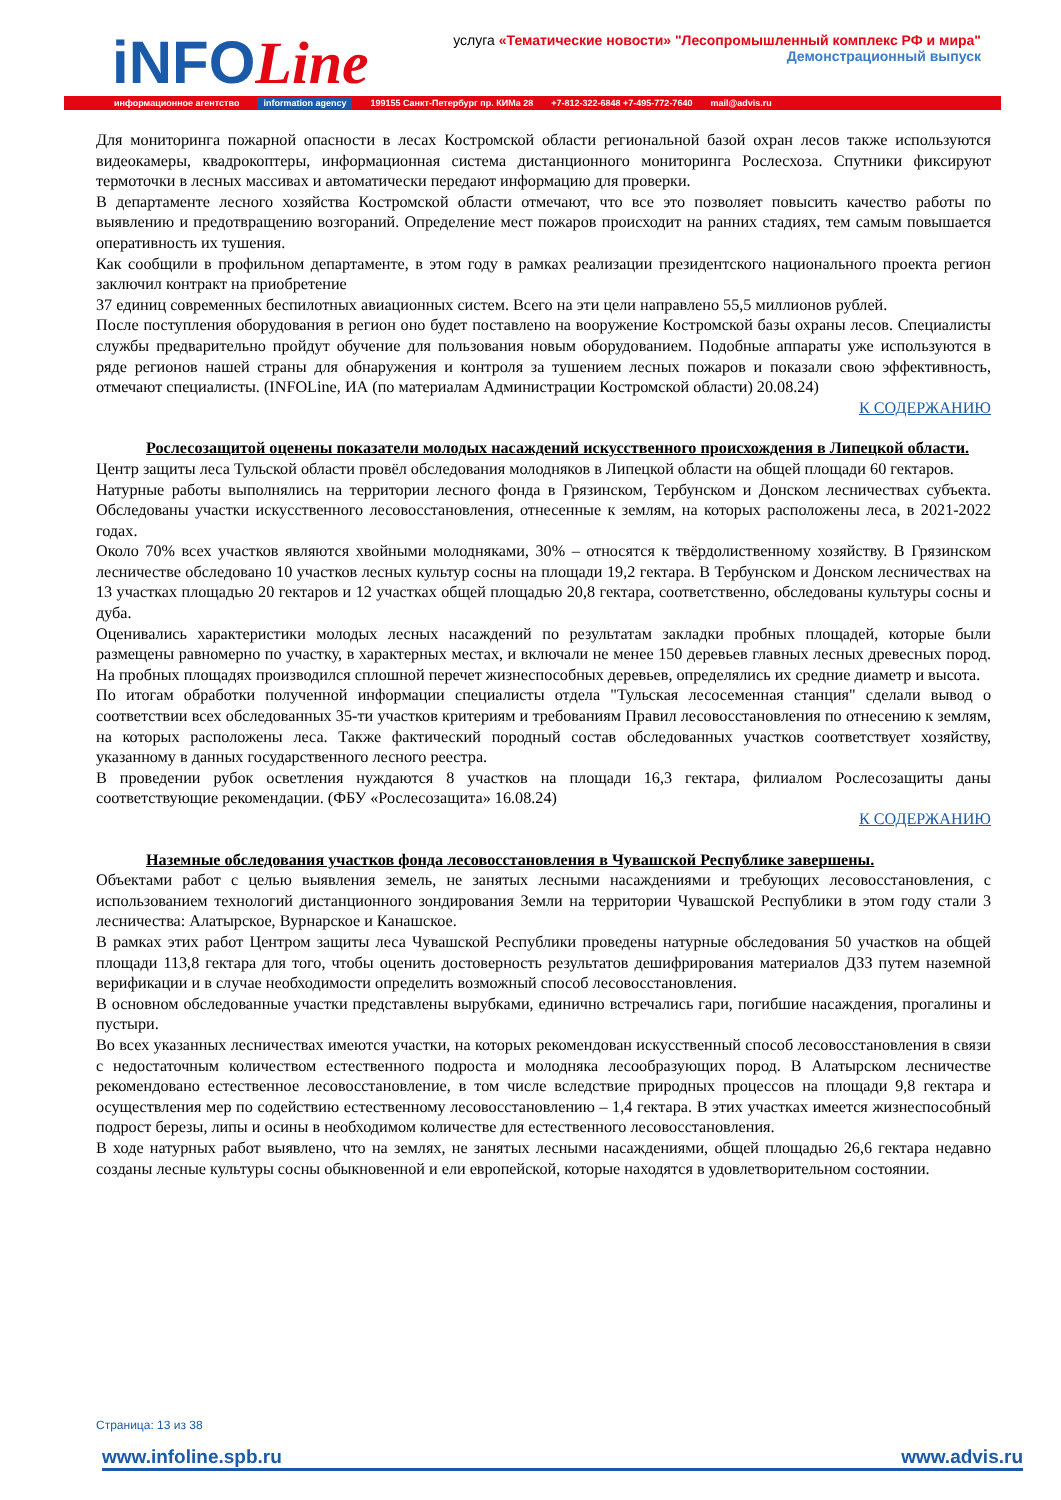iNFOLine
услуга «Тематические новости» "Лесопромышленный комплекс РФ и мира"
Демонстрационный выпуск
информационное агентство information agency 199155 Санкт-Петербург пр. КИМа 28 +7-812-322-6848 +7-495-772-7640 mail@advis.ru
Для мониторинга пожарной опасности в лесах Костромской области региональной базой охран лесов также используются видеокамеры, квадрокоптеры, информационная система дистанционного мониторинга Рослесхоза. Спутники фиксируют термоточки в лесных массивах и автоматически передают информацию для проверки.
В департаменте лесного хозяйства Костромской области отмечают, что все это позволяет повысить качество работы по выявлению и предотвращению возгораний. Определение мест пожаров происходит на ранних стадиях, тем самым повышается оперативность их тушения.
Как сообщили в профильном департаменте, в этом году в рамках реализации президентского национального проекта регион заключил контракт на приобретение
37 единиц современных беспилотных авиационных систем. Всего на эти цели направлено 55,5 миллионов рублей.
После поступления оборудования в регион оно будет поставлено на вооружение Костромской базы охраны лесов. Специалисты службы предварительно пройдут обучение для пользования новым оборудованием. Подобные аппараты уже используются в ряде регионов нашей страны для обнаружения и контроля за тушением лесных пожаров и показали свою эффективность, отмечают специалисты. (INFOLine, ИА (по материалам Администрации Костромской области) 20.08.24)
К СОДЕРЖАНИЮ
Рослесозащитой оценены показатели молодых насаждений искусственного происхождения в Липецкой области.
Центр защиты леса Тульской области провёл обследования молодняков в Липецкой области на общей площади 60 гектаров.
Натурные работы выполнялись на территории лесного фонда в Грязинском, Тербунском и Донском лесничествах субъекта. Обследованы участки искусственного лесовосстановления, отнесенные к землям, на которых расположены леса, в 2021-2022 годах.
Около 70% всех участков являются хвойными молодняками, 30% – относятся к твёрдолиственному хозяйству. В Грязинском лесничестве обследовано 10 участков лесных культур сосны на площади 19,2 гектара. В Тербунском и Донском лесничествах на 13 участках площадью 20 гектаров и 12 участках общей площадью 20,8 гектара, соответственно, обследованы культуры сосны и дуба.
Оценивались характеристики молодых лесных насаждений по результатам закладки пробных площадей, которые были размещены равномерно по участку, в характерных местах, и включали не менее 150 деревьев главных лесных древесных пород. На пробных площадях производился сплошной перечет жизнеспособных деревьев, определялись их средние диаметр и высота.
По итогам обработки полученной информации специалисты отдела "Тульская лесосеменная станция" сделали вывод о соответствии всех обследованных 35-ти участков критериям и требованиям Правил лесовосстановления по отнесению к землям, на которых расположены леса. Также фактический породный состав обследованных участков соответствует хозяйству, указанному в данных государственного лесного реестра.
В проведении рубок осветления нуждаются 8 участков на площади 16,3 гектара, филиалом Рослесозащиты даны соответствующие рекомендации. (ФБУ «Рослесозащита» 16.08.24)
К СОДЕРЖАНИЮ
Наземные обследования участков фонда лесовосстановления в Чувашской Республике завершены.
Объектами работ с целью выявления земель, не занятых лесными насаждениями и требующих лесовосстановления, с использованием технологий дистанционного зондирования Земли на территории Чувашской Республики в этом году стали 3 лесничества: Алатырское, Вурнарское и Канашское.
В рамках этих работ Центром защиты леса Чувашской Республики проведены натурные обследования 50 участков на общей площади 113,8 гектара для того, чтобы оценить достоверность результатов дешифрирования материалов ДЗЗ путем наземной верификации и в случае необходимости определить возможный способ лесовосстановления.
В основном обследованные участки представлены вырубками, единично встречались гари, погибшие насаждения, прогалины и пустыри.
Во всех указанных лесничествах имеются участки, на которых рекомендован искусственный способ лесовосстановления в связи с недостаточным количеством естественного подроста и молодняка лесообразующих пород. В Алатырском лесничестве рекомендовано естественное лесовосстановление, в том числе вследствие природных процессов на площади 9,8 гектара и осуществления мер по содействию естественному лесовосстановлению – 1,4 гектара. В этих участках имеется жизнеспособный подрост березы, липы и осины в необходимом количестве для естественного лесовосстановления.
В ходе натурных работ выявлено, что на землях, не занятых лесными насаждениями, общей площадью 26,6 гектара недавно созданы лесные культуры сосны обыкновенной и ели европейской, которые находятся в удовлетворительном состоянии.
Страница: 13 из 38
www.infoline.spb.ru www.advis.ru